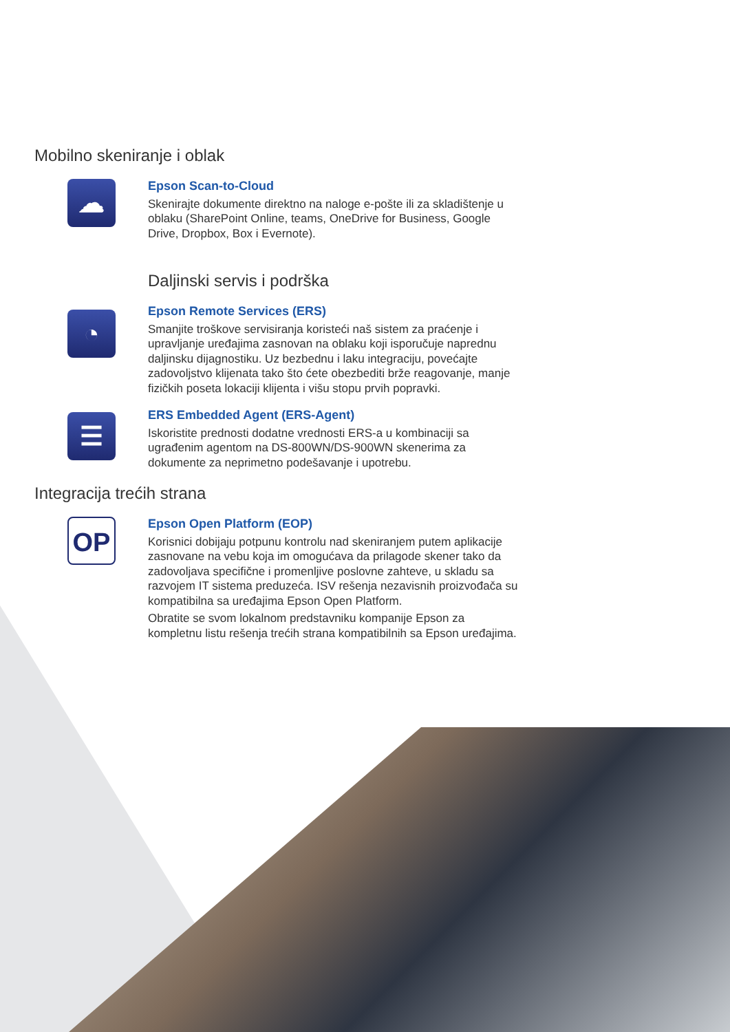Mobilno skeniranje i oblak
☁
Epson Scan-to-Cloud
Skenirajte dokumente direktno na naloge e-pošte ili za skladištenje u oblaku (SharePoint Online, teams, OneDrive for Business, Google Drive, Dropbox, Box i Evernote).
Daljinski servis i podrška
◔
Epson Remote Services (ERS)
Smanjite troškove servisiranja koristeći naš sistem za praćenje i upravljanje uređajima zasnovan na oblaku koji isporučuje naprednu daljinsku dijagnostiku. Uz bezbednu i laku integraciju, povećajte zadovoljstvo klijenata tako što ćete obezbediti brže reagovanje, manje fizičkih poseta lokaciji klijenta i višu stopu prvih popravki.
☰
ERS Embedded Agent (ERS-Agent)
Iskoristite prednosti dodatne vrednosti ERS-a u kombinaciji sa ugrađenim agentom na DS-800WN/DS-900WN skenerima za dokumente za neprimetno podešavanje i upotrebu.
Integracija trećih strana
OP
Epson Open Platform (EOP)
Korisnici dobijaju potpunu kontrolu nad skeniranjem putem aplikacije zasnovane na vebu koja im omogućava da prilagode skener tako da zadovoljava specifične i promenljive poslovne zahteve, u skladu sa razvojem IT sistema preduzeća. ISV rešenja nezavisnih proizvođača su kompatibilna sa uređajima Epson Open Platform.
Obratite se svom lokalnom predstavniku kompanije Epson za kompletnu listu rešenja trećih strana kompatibilnih sa Epson uređajima.